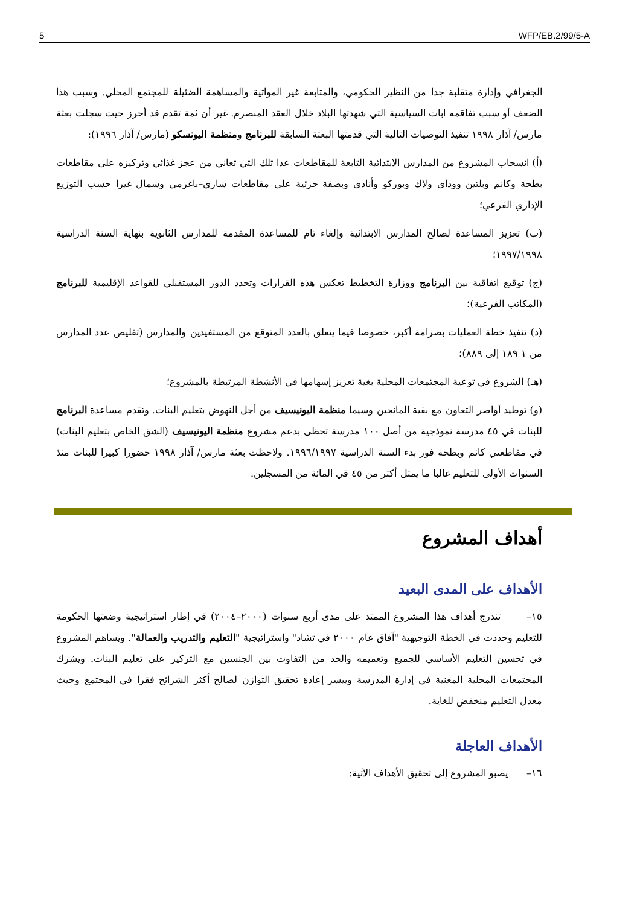5 WFP/EB.2/99/5-A
الجغرافي وإدارة متقلبة جدا من النظير الحكومي، والمتابعة غير المواتية والمساهمة الضئيلة للمجتمع المحلي. وسبب هذا الضعف أو سبب تفاقمه ابات السياسية التي شهدتها البلاد خلال العقد المنصرم. غير أن ثمة تقدم قد أحرز حيث سجلت بعثة مارس/ آذار ١٩٩٨ تنفيذ التوصيات التالية التي قدمتها البعثة السابقة للبرنامج ومنظمة اليونسكو (مارس/ آذار ١٩٩٦):
(أ) انسحاب المشروع من المدارس الابتدائية التابعة للمقاطعات عدا تلك التي تعاني من عجز غذائي وتركيزه على مقاطعات بطحة وكانم وبلتين ووداي ولاك وبوركو وأنادي وبصفة جزئية على مقاطعات شاري–باغرمي وشمال غيرا حسب التوزيع الإداري الفرعي؛
(ب) تعزيز المساعدة لصالح المدارس الابتدائية وإلغاء تام للمساعدة المقدمة للمدارس الثانوية بنهاية السنة الدراسية ١٩٩٧/١٩٩٨؛
(ج) توقيع اتفاقية بين البرنامج ووزارة التخطيط تعكس هذه القرارات وتحدد الدور المستقبلي للقواعد الإقليمية للبرنامج (المكاتب الفرعية)؛
(د) تنفيذ خطة العمليات بصرامة أكبر، خصوصا فيما يتعلق بالعدد المتوقع من المستفيدين والمدارس (تقليص عدد المدارس من ١ ١٨٩ إلى ٨٨٩)؛
(هـ) الشروع في توعية المجتمعات المحلية بغية تعزيز إسهامها في الأنشطة المرتبطة بالمشروع؛
(و) توطيد أواصر التعاون مع بقية المانحين وسيما منظمة اليونيسيف من أجل النهوض بتعليم البنات. وتقدم مساعدة البرنامج للبنات في ٤٥ مدرسة نموذجية من أصل ١٠٠ مدرسة تحظى بدعم مشروع منظمة اليونيسيف (الشق الخاص بتعليم البنات) في مقاطعتي كانم وبطحة فور بدء السنة الدراسية ١٩٩٦/١٩٩٧. ولاحظت بعثة مارس/ آذار ١٩٩٨ حضورا كبيرا للبنات منذ السنوات الأولى للتعليم غالبا ما يمثل أكثر من ٤٥ في المائة من المسجلين.
أهداف المشروع
الأهداف على المدى البعيد
١٥– تندرج أهداف هذا المشروع الممتد على مدى أربع سنوات (٢٠٠٠–٢٠٠٤) في إطار استراتيجية وضعتها الحكومة للتعليم وحددت في الخطة التوجيهية "آفاق عام ٢٠٠٠ في تشاد" واستراتيجية "التعليم والتدريب والعمالة". ويساهم المشروع في تحسين التعليم الأساسي للجميع وتعميمه والحد من التفاوت بين الجنسين مع التركيز على تعليم البنات. ويشرك المجتمعات المحلية المعنية في إدارة المدرسة وييسر إعادة تحقيق التوازن لصالح أكثر الشرائح فقرا في المجتمع وحيث معدل التعليم منخفض للغاية.
الأهداف العاجلة
١٦– يصبو المشروع إلى تحقيق الأهداف الآتية: